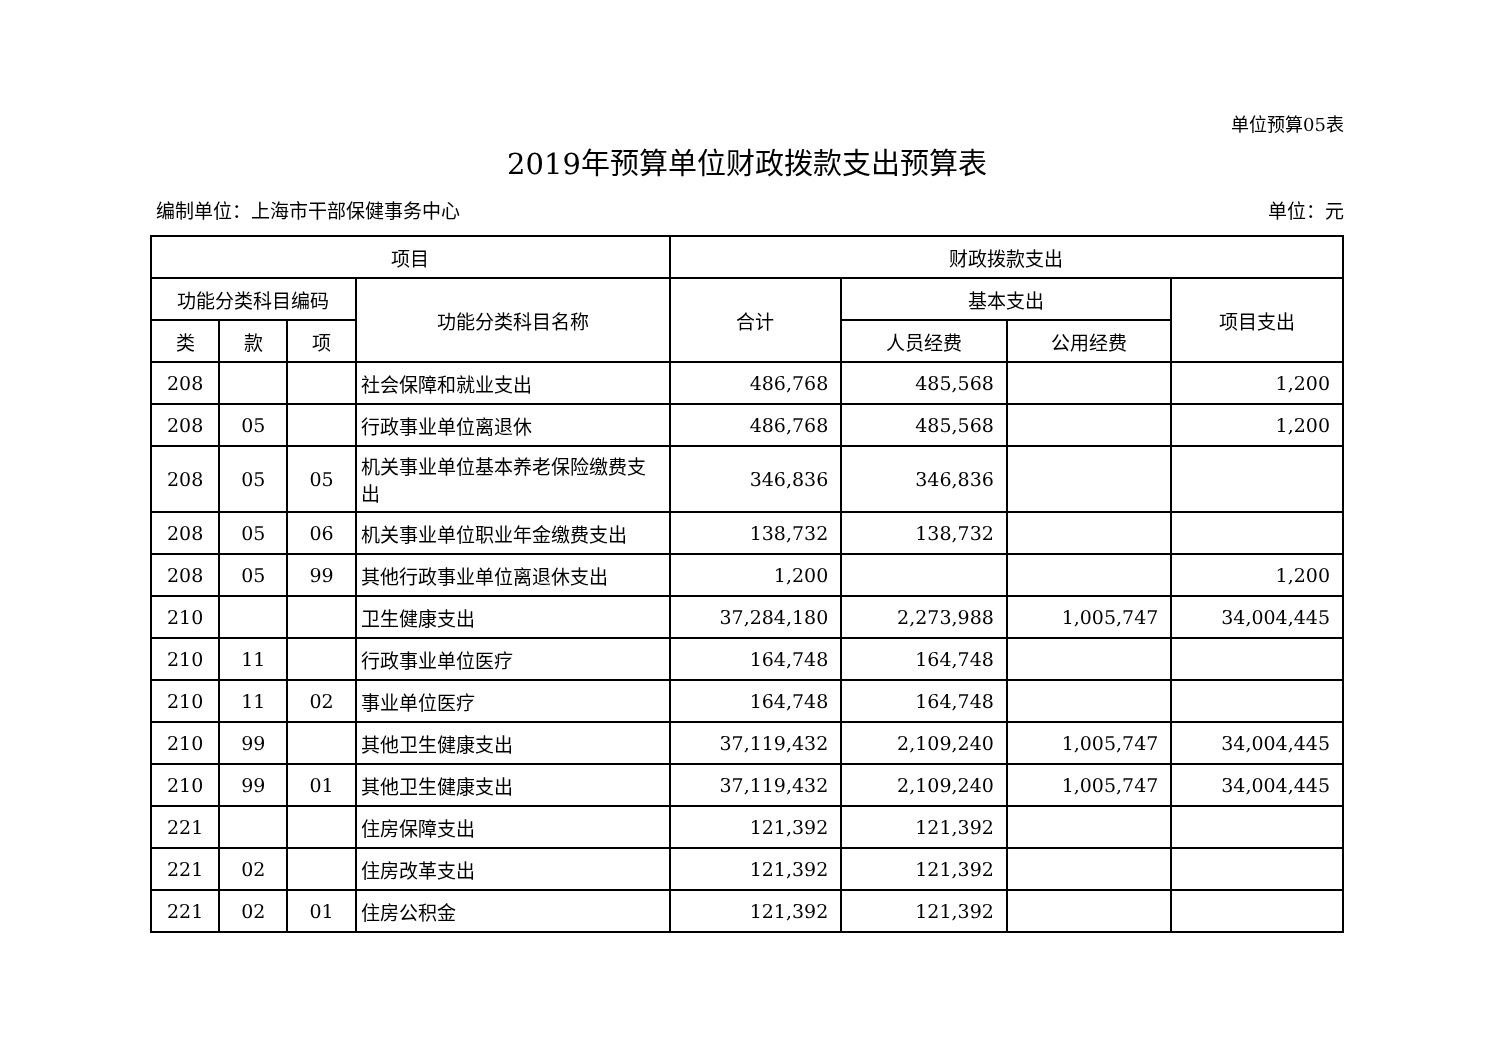单位预算05表
2019年预算单位财政拨款支出预算表
编制单位：上海市干部保健事务中心 单位：元
| 项目 | | | | 财政拨款支出 | | | |
| --- | --- | --- | --- | --- | --- | --- | --- |
| 功能分类科目编码 | | | 功能分类科目名称 | 合计 | 基本支出 | | 项目支出 |
| 类 | 款 | 项 | | | 人员经费 | 公用经费 | |
| 208 | | | 社会保障和就业支出 | 486,768 | 485,568 | | 1,200 |
| 208 | 05 | | 行政事业单位离退休 | 486,768 | 485,568 | | 1,200 |
| 208 | 05 | 05 | 机关事业单位基本养老保险缴费支出 | 346,836 | 346,836 | | |
| 208 | 05 | 06 | 机关事业单位职业年金缴费支出 | 138,732 | 138,732 | | |
| 208 | 05 | 99 | 其他行政事业单位离退休支出 | 1,200 | | | 1,200 |
| 210 | | | 卫生健康支出 | 37,284,180 | 2,273,988 | 1,005,747 | 34,004,445 |
| 210 | 11 | | 行政事业单位医疗 | 164,748 | 164,748 | | |
| 210 | 11 | 02 | 事业单位医疗 | 164,748 | 164,748 | | |
| 210 | 99 | | 其他卫生健康支出 | 37,119,432 | 2,109,240 | 1,005,747 | 34,004,445 |
| 210 | 99 | 01 | 其他卫生健康支出 | 37,119,432 | 2,109,240 | 1,005,747 | 34,004,445 |
| 221 | | | 住房保障支出 | 121,392 | 121,392 | | |
| 221 | 02 | | 住房改革支出 | 121,392 | 121,392 | | |
| 221 | 02 | 01 | 住房公积金 | 121,392 | 121,392 | | |